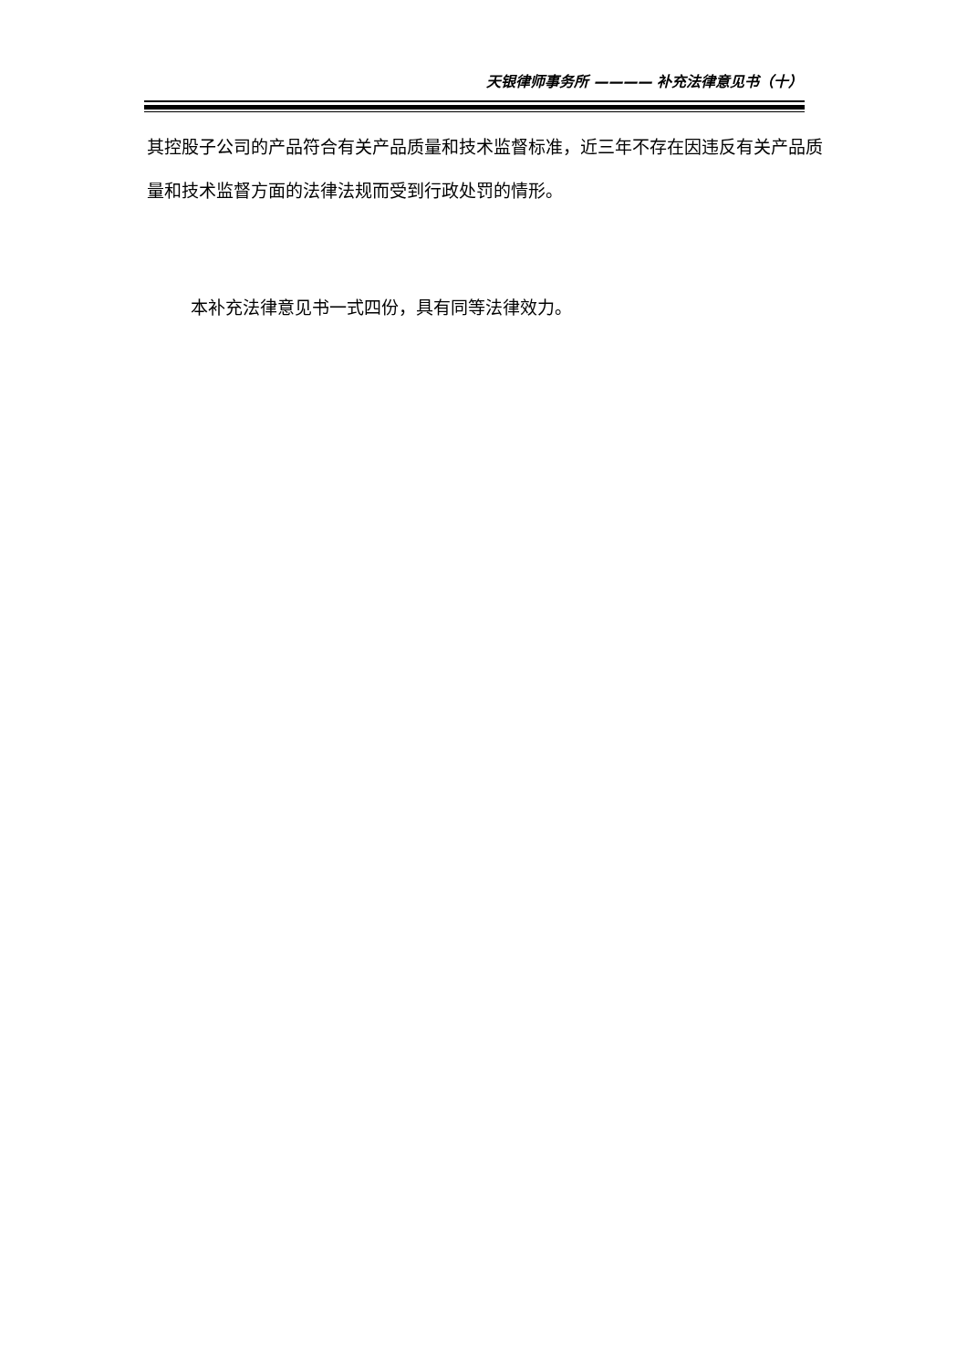天银律师事务所 ———— 补充法律意见书（十）
其控股子公司的产品符合有关产品质量和技术监督标准，近三年不存在因违反有关产品质量和技术监督方面的法律法规而受到行政处罚的情形。
本补充法律意见书一式四份，具有同等法律效力。